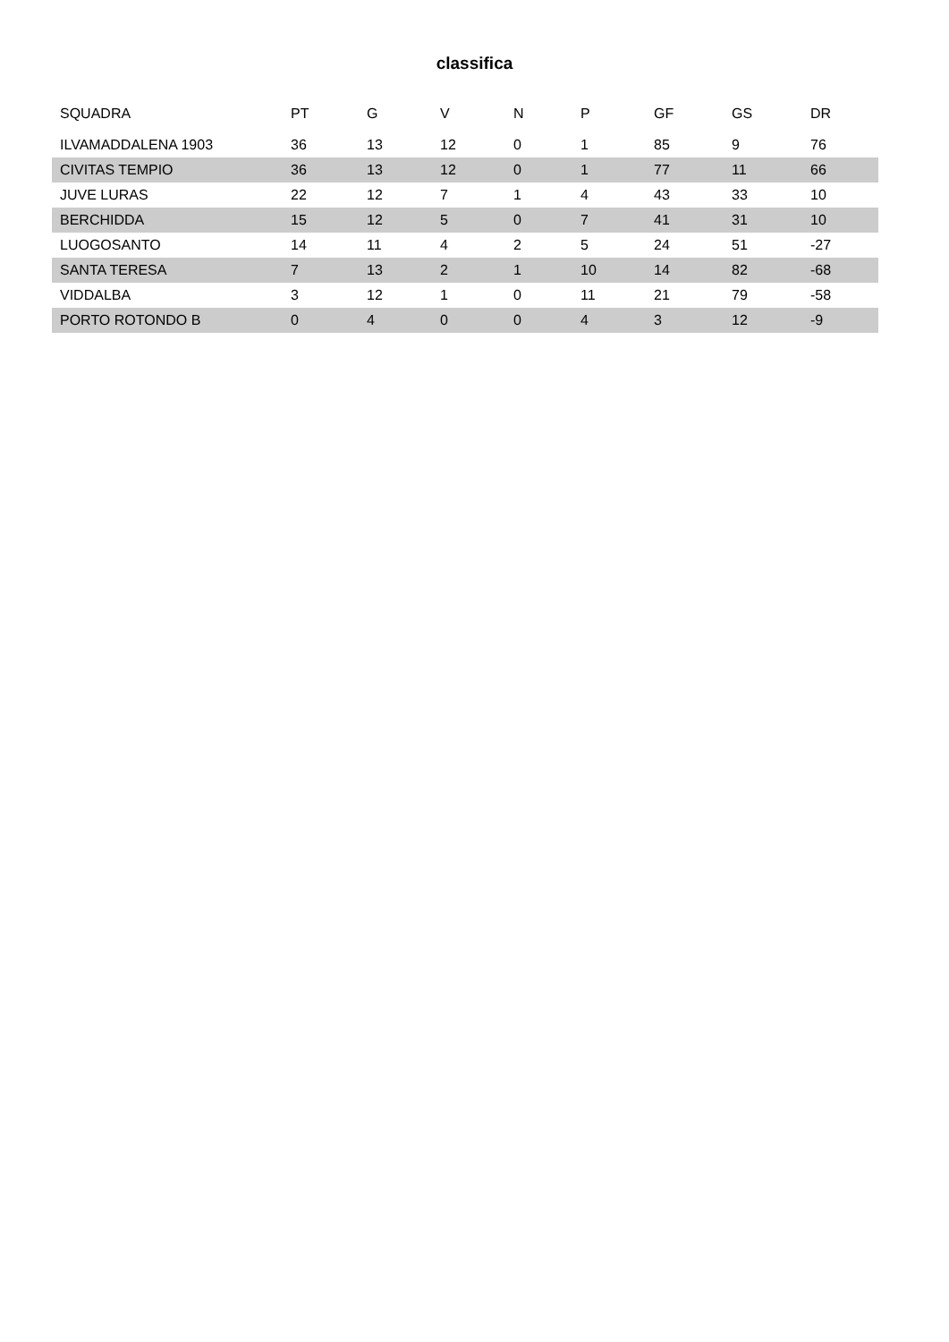classifica
| SQUADRA | PT | G | V | N | P | GF | GS | DR |
| --- | --- | --- | --- | --- | --- | --- | --- | --- |
| ILVAMADDALENA 1903 | 36 | 13 | 12 | 0 | 1 | 85 | 9 | 76 |
| CIVITAS TEMPIO | 36 | 13 | 12 | 0 | 1 | 77 | 11 | 66 |
| JUVE LURAS | 22 | 12 | 7 | 1 | 4 | 43 | 33 | 10 |
| BERCHIDDA | 15 | 12 | 5 | 0 | 7 | 41 | 31 | 10 |
| LUOGOSANTO | 14 | 11 | 4 | 2 | 5 | 24 | 51 | -27 |
| SANTA TERESA | 7 | 13 | 2 | 1 | 10 | 14 | 82 | -68 |
| VIDDALBA | 3 | 12 | 1 | 0 | 11 | 21 | 79 | -58 |
| PORTO ROTONDO B | 0 | 4 | 0 | 0 | 4 | 3 | 12 | -9 |